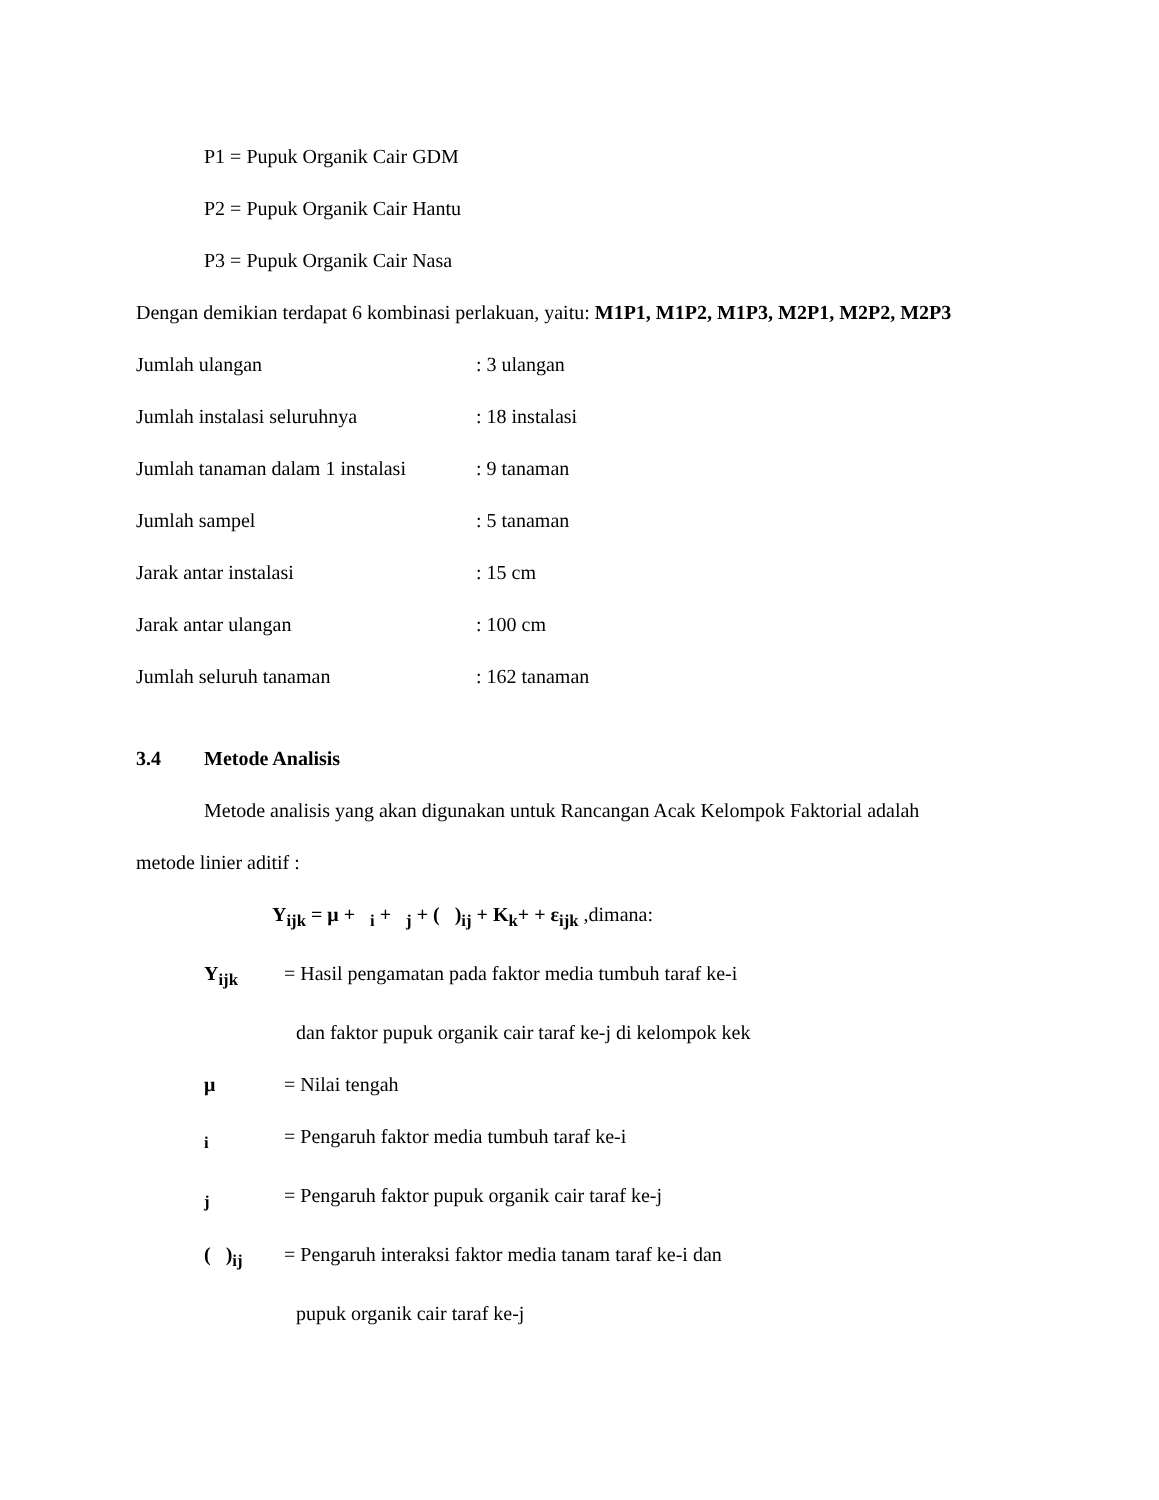P1 = Pupuk Organik Cair GDM
P2 = Pupuk Organik Cair Hantu
P3 = Pupuk Organik Cair Nasa
Dengan demikian terdapat 6 kombinasi perlakuan, yaitu: M1P1, M1P2, M1P3, M2P1, M2P2, M2P3
Jumlah ulangan : 3 ulangan
Jumlah instalasi seluruhnya : 18 instalasi
Jumlah tanaman dalam 1 instalasi
: 9 tanaman
Jumlah sampel : 5 tanaman
Jarak antar instalasi : 15 cm
Jarak antar ulangan : 100 cm
Jumlah seluruh tanaman : 162 tanaman
3.4 Metode Analisis
Metode analisis yang akan digunakan untuk Rancangan Acak Kelompok Faktorial adalah
metode linier aditif :
Y<sub>ijk</sub> = μ + <sub>i</sub> + <sub>j</sub> + ( )<sub>ij</sub> + K<sub>k</sub>+ + ε<sub>ijk</sub> ,dimana:
Y<sub>ijk</sub> = Hasil pengamatan pada faktor media tumbuh taraf ke-i
dan faktor pupuk organik cair taraf ke-j di kelompok kek
μ = Nilai tengah
<sub>i</sub> = Pengaruh faktor media tumbuh taraf ke-i
<sub>j</sub> = Pengaruh faktor pupuk organik cair taraf ke-j
( )<sub>ij</sub>
= Pengaruh interaksi faktor media tanam taraf ke-i dan
pupuk organik cair taraf ke-j